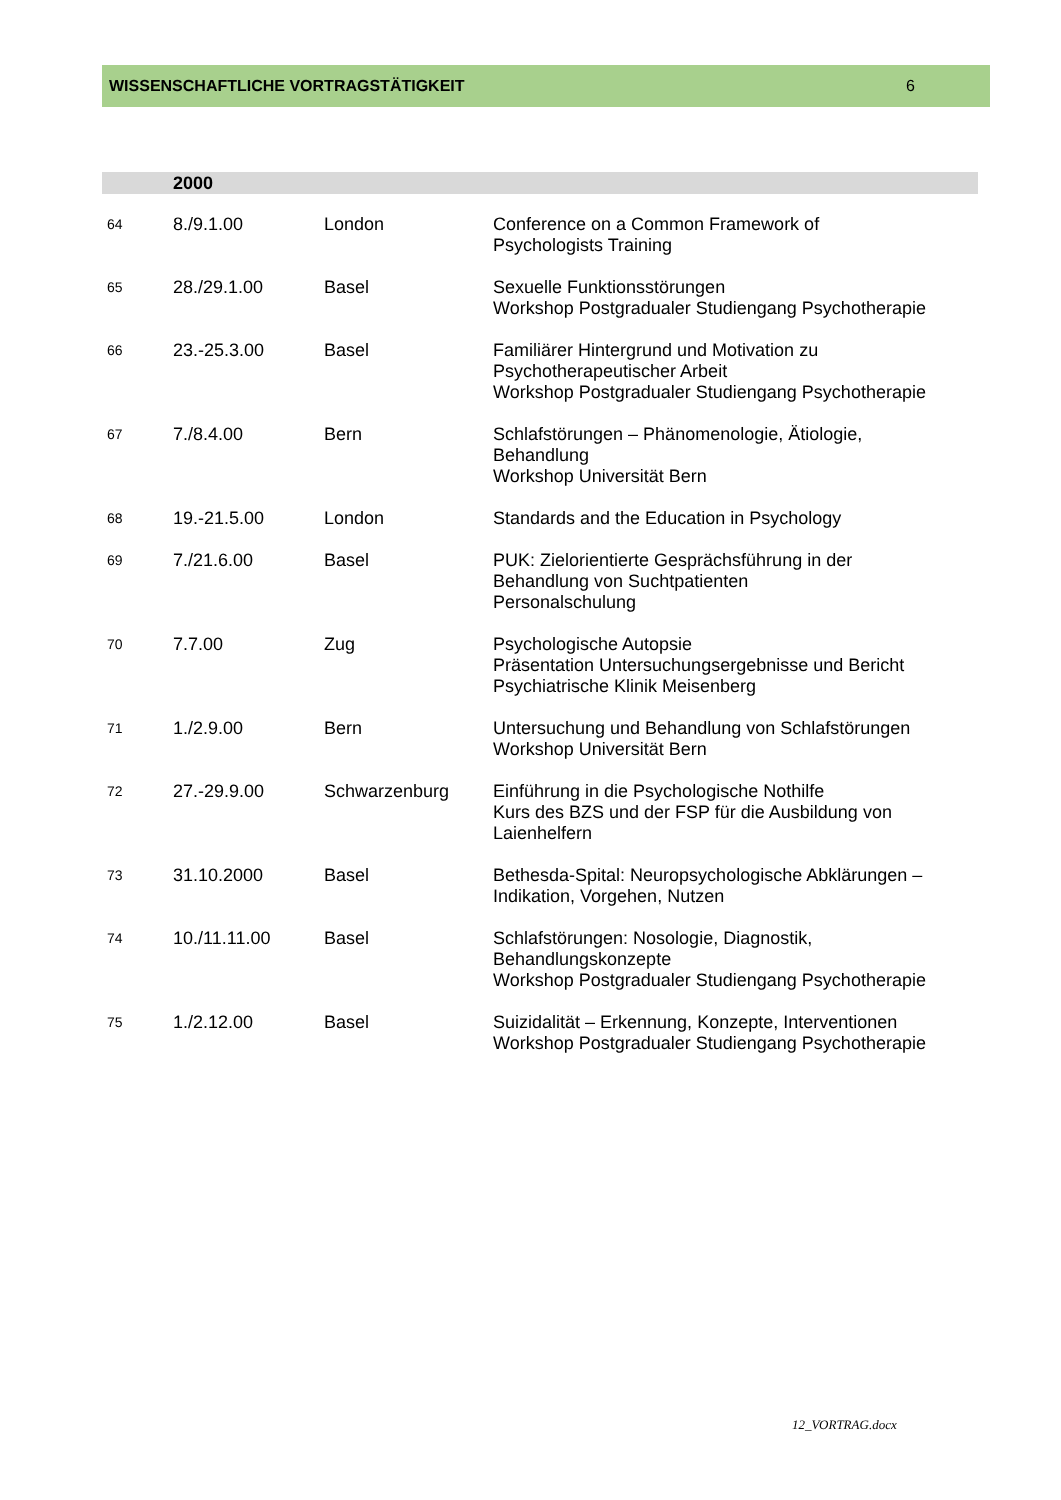WISSENSCHAFTLICHE VORTRAGSTÄTIGKEIT 6
| | 2000 | | |
| --- | --- | --- | --- |
| 64 | 8./9.1.00 | London | Conference on a Common Framework of Psychologists Training |
| 65 | 28./29.1.00 | Basel | Sexuelle Funktionsstörungen Workshop Postgradualer Studiengang Psychotherapie |
| 66 | 23.-25.3.00 | Basel | Familiärer Hintergrund und Motivation zu Psychotherapeutischer Arbeit Workshop Postgradualer Studiengang Psychotherapie |
| 67 | 7./8.4.00 | Bern | Schlafstörungen – Phänomenologie, Ätiologie, Behandlung Workshop Universität Bern |
| 68 | 19.-21.5.00 | London | Standards and the Education in Psychology |
| 69 | 7./21.6.00 | Basel | PUK: Zielorientierte Gesprächsführung in der Behandlung von Suchtpatienten Personalschulung |
| 70 | 7.7.00 | Zug | Psychologische Autopsie Präsentation Untersuchungsergebnisse und Bericht Psychiatrische Klinik Meisenberg |
| 71 | 1./2.9.00 | Bern | Untersuchung und Behandlung von Schlafstörungen Workshop Universität Bern |
| 72 | 27.-29.9.00 | Schwarzenburg | Einführung in die Psychologische Nothilfe Kurs des BZS und der FSP für die Ausbildung von Laienhelfern |
| 73 | 31.10.2000 | Basel | Bethesda-Spital: Neuropsychologische Abklärungen – Indikation, Vorgehen, Nutzen |
| 74 | 10./11.11.00 | Basel | Schlafstörungen: Nosologie, Diagnostik, Behandlungskonzepte Workshop Postgradualer Studiengang Psychotherapie |
| 75 | 1./2.12.00 | Basel | Suizidalität – Erkennung, Konzepte, Interventionen Workshop Postgradualer Studiengang Psychotherapie |
12_VORTRAG.docx